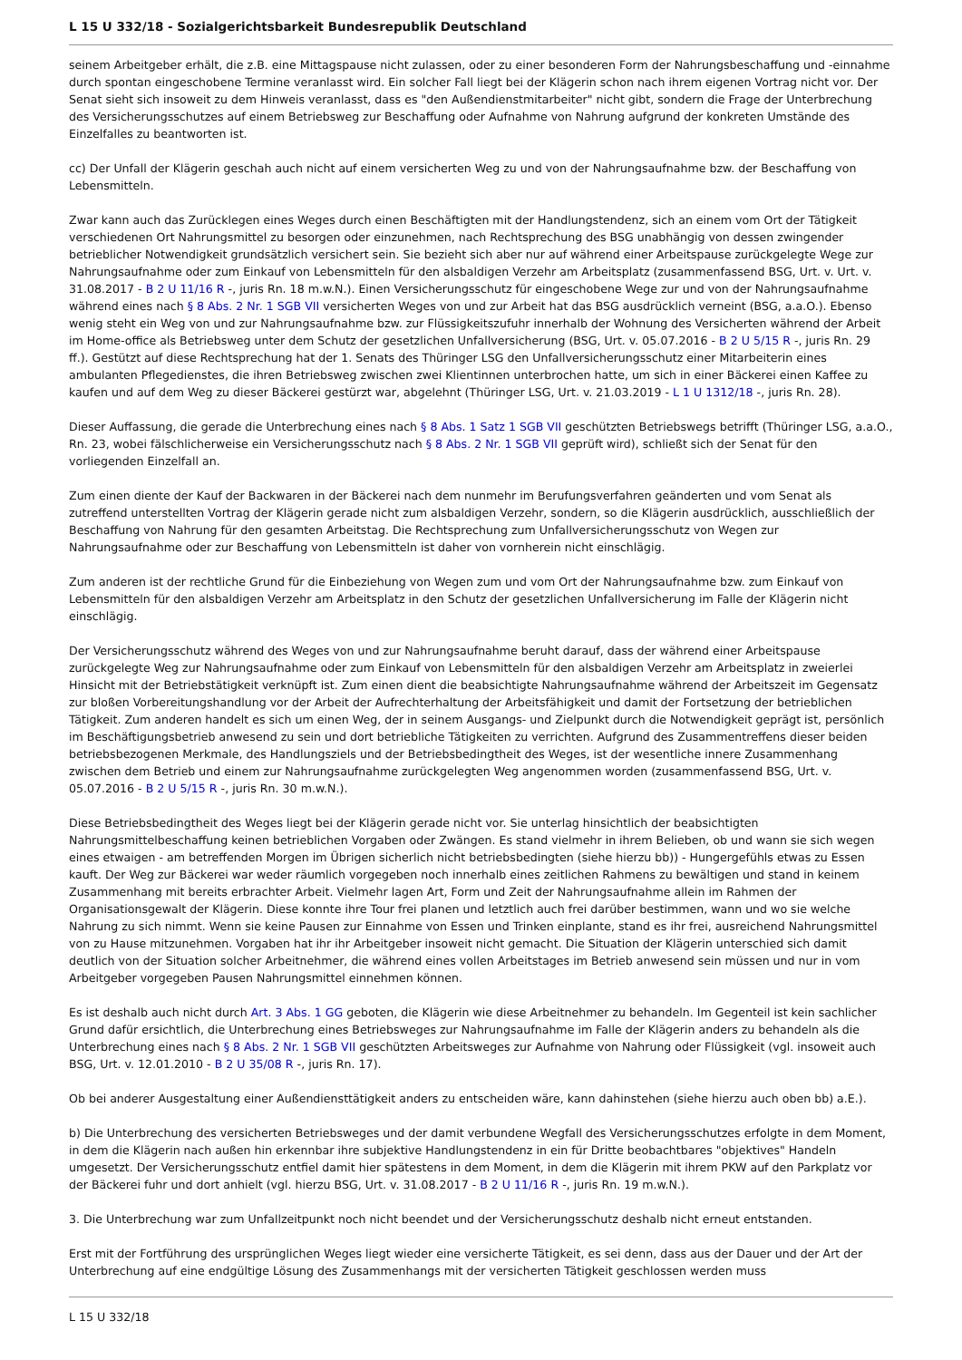L 15 U 332/18 - Sozialgerichtsbarkeit Bundesrepublik Deutschland
seinem Arbeitgeber erhält, die z.B. eine Mittagspause nicht zulassen, oder zu einer besonderen Form der Nahrungsbeschaffung und -einnahme durch spontan eingeschobene Termine veranlasst wird. Ein solcher Fall liegt bei der Klägerin schon nach ihrem eigenen Vortrag nicht vor. Der Senat sieht sich insoweit zu dem Hinweis veranlasst, dass es "den Außendienstmitarbeiter" nicht gibt, sondern die Frage der Unterbrechung des Versicherungsschutzes auf einem Betriebsweg zur Beschaffung oder Aufnahme von Nahrung aufgrund der konkreten Umstände des Einzelfalles zu beantworten ist.
cc) Der Unfall der Klägerin geschah auch nicht auf einem versicherten Weg zu und von der Nahrungsaufnahme bzw. der Beschaffung von Lebensmitteln.
Zwar kann auch das Zurücklegen eines Weges durch einen Beschäftigten mit der Handlungstendenz, sich an einem vom Ort der Tätigkeit verschiedenen Ort Nahrungsmittel zu besorgen oder einzunehmen, nach Rechtsprechung des BSG unabhängig von dessen zwingender betrieblicher Notwendigkeit grundsätzlich versichert sein. Sie bezieht sich aber nur auf während einer Arbeitspause zurückgelegte Wege zur Nahrungsaufnahme oder zum Einkauf von Lebensmitteln für den alsbaldigen Verzehr am Arbeitsplatz (zusammenfassend BSG, Urt. v. Urt. v. 31.08.2017 - B 2 U 11/16 R -, juris Rn. 18 m.w.N.). Einen Versicherungsschutz für eingeschobene Wege zur und von der Nahrungsaufnahme während eines nach § 8 Abs. 2 Nr. 1 SGB VII versicherten Weges von und zur Arbeit hat das BSG ausdrücklich verneint (BSG, a.a.O.). Ebenso wenig steht ein Weg von und zur Nahrungsaufnahme bzw. zur Flüssigkeitszufuhr innerhalb der Wohnung des Versicherten während der Arbeit im Home-office als Betriebsweg unter dem Schutz der gesetzlichen Unfallversicherung (BSG, Urt. v. 05.07.2016 - B 2 U 5/15 R -, juris Rn. 29 ff.). Gestützt auf diese Rechtsprechung hat der 1. Senats des Thüringer LSG den Unfallversicherungsschutz einer Mitarbeiterin eines ambulanten Pflegedienstes, die ihren Betriebsweg zwischen zwei Klientinnen unterbrochen hatte, um sich in einer Bäckerei einen Kaffee zu kaufen und auf dem Weg zu dieser Bäckerei gestürzt war, abgelehnt (Thüringer LSG, Urt. v. 21.03.2019 - L 1 U 1312/18 -, juris Rn. 28).
Dieser Auffassung, die gerade die Unterbrechung eines nach § 8 Abs. 1 Satz 1 SGB VII geschützten Betriebswegs betrifft (Thüringer LSG, a.a.O., Rn. 23, wobei fälschlicherweise ein Versicherungsschutz nach § 8 Abs. 2 Nr. 1 SGB VII geprüft wird), schließt sich der Senat für den vorliegenden Einzelfall an.
Zum einen diente der Kauf der Backwaren in der Bäckerei nach dem nunmehr im Berufungsverfahren geänderten und vom Senat als zutreffend unterstellten Vortrag der Klägerin gerade nicht zum alsbaldigen Verzehr, sondern, so die Klägerin ausdrücklich, ausschließlich der Beschaffung von Nahrung für den gesamten Arbeitstag. Die Rechtsprechung zum Unfallversicherungsschutz von Wegen zur Nahrungsaufnahme oder zur Beschaffung von Lebensmitteln ist daher von vornherein nicht einschlägig.
Zum anderen ist der rechtliche Grund für die Einbeziehung von Wegen zum und vom Ort der Nahrungsaufnahme bzw. zum Einkauf von Lebensmitteln für den alsbaldigen Verzehr am Arbeitsplatz in den Schutz der gesetzlichen Unfallversicherung im Falle der Klägerin nicht einschlägig.
Der Versicherungsschutz während des Weges von und zur Nahrungsaufnahme beruht darauf, dass der während einer Arbeitspause zurückgelegte Weg zur Nahrungsaufnahme oder zum Einkauf von Lebensmitteln für den alsbaldigen Verzehr am Arbeitsplatz in zweierlei Hinsicht mit der Betriebstätigkeit verknüpft ist. Zum einen dient die beabsichtigte Nahrungsaufnahme während der Arbeitszeit im Gegensatz zur bloßen Vorbereitungshandlung vor der Arbeit der Aufrechterhaltung der Arbeitsfähigkeit und damit der Fortsetzung der betrieblichen Tätigkeit. Zum anderen handelt es sich um einen Weg, der in seinem Ausgangs- und Zielpunkt durch die Notwendigkeit geprägt ist, persönlich im Beschäftigungsbetrieb anwesend zu sein und dort betriebliche Tätigkeiten zu verrichten. Aufgrund des Zusammentreffens dieser beiden betriebsbezogenen Merkmale, des Handlungsziels und der Betriebsbedingtheit des Weges, ist der wesentliche innere Zusammenhang zwischen dem Betrieb und einem zur Nahrungsaufnahme zurückgelegten Weg angenommen worden (zusammenfassend BSG, Urt. v. 05.07.2016 - B 2 U 5/15 R -, juris Rn. 30 m.w.N.).
Diese Betriebsbedingtheit des Weges liegt bei der Klägerin gerade nicht vor. Sie unterlag hinsichtlich der beabsichtigten Nahrungsmittelbeschaffung keinen betrieblichen Vorgaben oder Zwängen. Es stand vielmehr in ihrem Belieben, ob und wann sie sich wegen eines etwaigen - am betreffenden Morgen im Übrigen sicherlich nicht betriebsbedingten (siehe hierzu bb)) - Hungergefühls etwas zu Essen kauft. Der Weg zur Bäckerei war weder räumlich vorgegeben noch innerhalb eines zeitlichen Rahmens zu bewältigen und stand in keinem Zusammenhang mit bereits erbrachter Arbeit. Vielmehr lagen Art, Form und Zeit der Nahrungsaufnahme allein im Rahmen der Organisationsgewalt der Klägerin. Diese konnte ihre Tour frei planen und letztlich auch frei darüber bestimmen, wann und wo sie welche Nahrung zu sich nimmt. Wenn sie keine Pausen zur Einnahme von Essen und Trinken einplante, stand es ihr frei, ausreichend Nahrungsmittel von zu Hause mitzunehmen. Vorgaben hat ihr ihr Arbeitgeber insoweit nicht gemacht. Die Situation der Klägerin unterschied sich damit deutlich von der Situation solcher Arbeitnehmer, die während eines vollen Arbeitstages im Betrieb anwesend sein müssen und nur in vom Arbeitgeber vorgegeben Pausen Nahrungsmittel einnehmen können.
Es ist deshalb auch nicht durch Art. 3 Abs. 1 GG geboten, die Klägerin wie diese Arbeitnehmer zu behandeln. Im Gegenteil ist kein sachlicher Grund dafür ersichtlich, die Unterbrechung eines Betriebsweges zur Nahrungsaufnahme im Falle der Klägerin anders zu behandeln als die Unterbrechung eines nach § 8 Abs. 2 Nr. 1 SGB VII geschützten Arbeitsweges zur Aufnahme von Nahrung oder Flüssigkeit (vgl. insoweit auch BSG, Urt. v. 12.01.2010 - B 2 U 35/08 R -, juris Rn. 17).
Ob bei anderer Ausgestaltung einer Außendiensttätigkeit anders zu entscheiden wäre, kann dahinstehen (siehe hierzu auch oben bb) a.E.).
b) Die Unterbrechung des versicherten Betriebsweges und der damit verbundene Wegfall des Versicherungsschutzes erfolgte in dem Moment, in dem die Klägerin nach außen hin erkennbar ihre subjektive Handlungstendenz in ein für Dritte beobachtbares "objektives" Handeln umgesetzt. Der Versicherungsschutz entfiel damit hier spätestens in dem Moment, in dem die Klägerin mit ihrem PKW auf den Parkplatz vor der Bäckerei fuhr und dort anhielt (vgl. hierzu BSG, Urt. v. 31.08.2017 - B 2 U 11/16 R -, juris Rn. 19 m.w.N.).
3. Die Unterbrechung war zum Unfallzeitpunkt noch nicht beendet und der Versicherungsschutz deshalb nicht erneut entstanden.
Erst mit der Fortführung des ursprünglichen Weges liegt wieder eine versicherte Tätigkeit, es sei denn, dass aus der Dauer und der Art der Unterbrechung auf eine endgültige Lösung des Zusammenhangs mit der versicherten Tätigkeit geschlossen werden muss
L 15 U 332/18